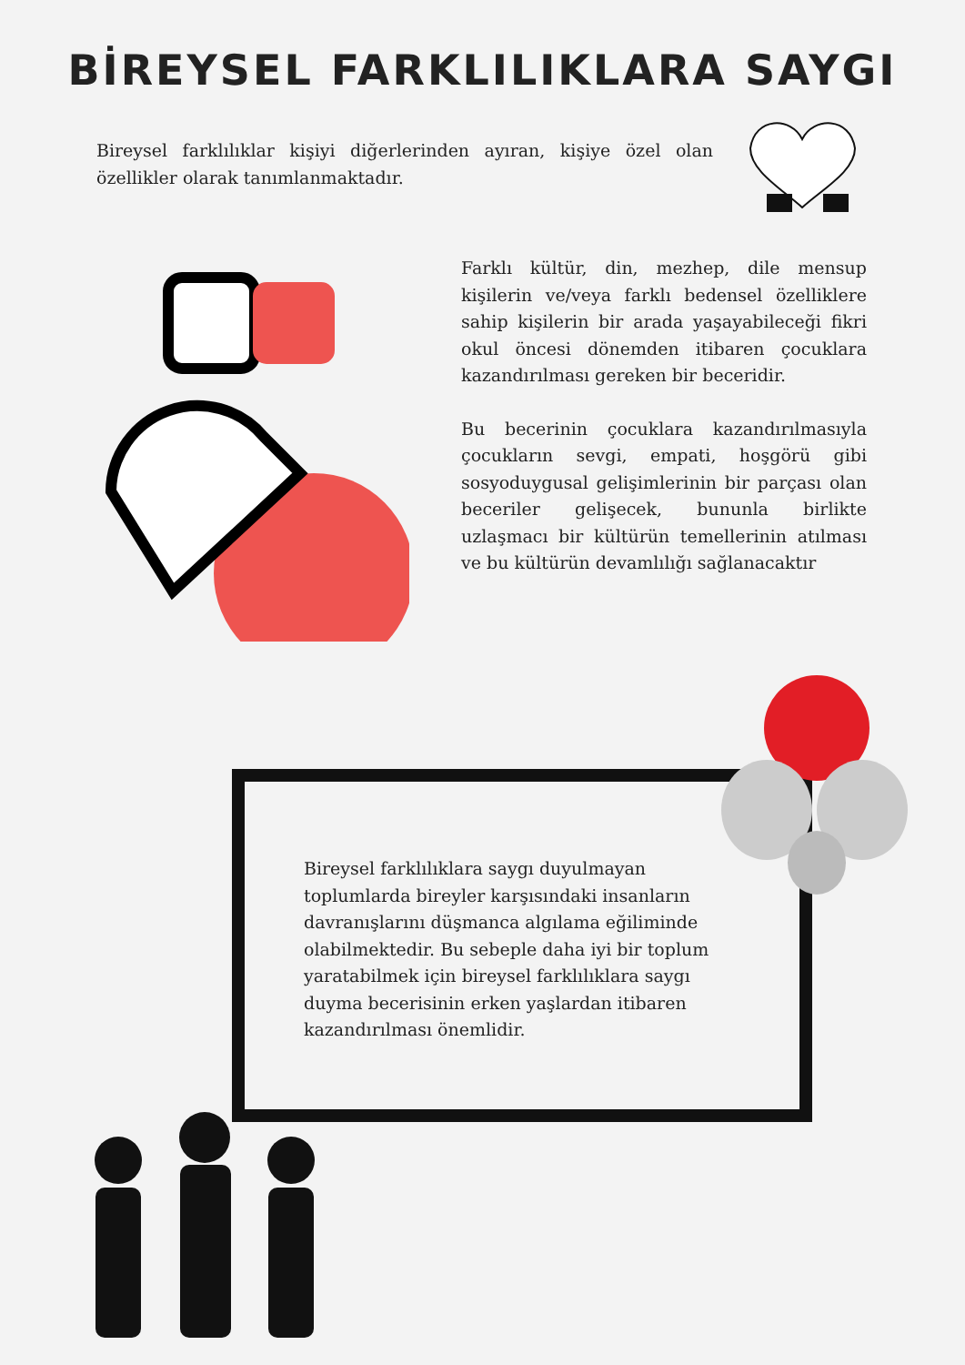BİREYSEL FARKLILIKLARA SAYGI
Bireysel farklılıklar kişiyi diğerlerinden ayıran, kişiye özel olan özellikler olarak tanımlanmaktadır.
Farklı kültür, din, mezhep, dile mensup kişilerin ve/veya farklı bedensel özelliklere sahip kişilerin bir arada yaşayabileceği fikri okul öncesi dönemden itibaren çocuklara kazandırılması gereken bir beceridir.
Bu becerinin çocuklara kazandırılmasıyla çocukların sevgi, empati, hoşgörü gibi sosyoduygusal gelişimlerinin bir parçası olan beceriler gelişecek, bununla birlikte uzlaşmacı bir kültürün temellerinin atılması ve bu kültürün devamlılığı sağlanacaktır
Bireysel farklılıklara saygı duyulmayan toplumlarda bireyler karşısındaki insanların davranışlarını düşmanca algılama eğiliminde olabilmektedir. Bu sebeple daha iyi bir toplum yaratabilmek için bireysel farklılıklara saygı duyma becerisinin erken yaşlardan itibaren kazandırılması önemlidir.